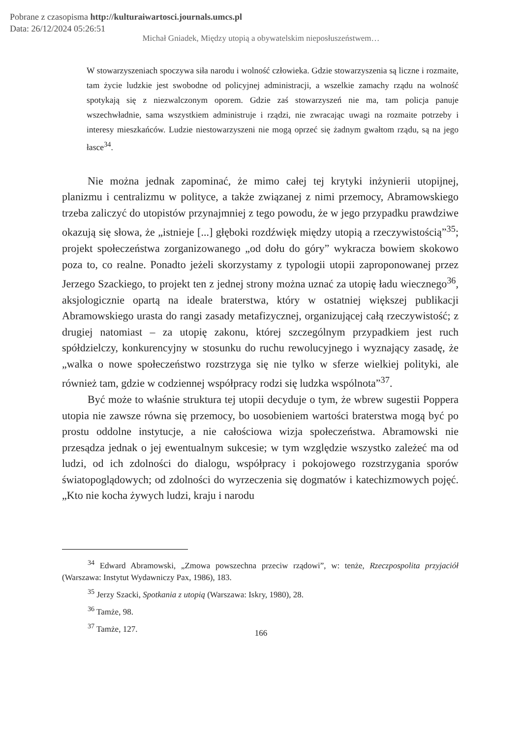Pobrane z czasopisma http://kulturaiwartosci.journals.umcs.pl
Data: 26/12/2024 05:26:51
Michał Gniadek, Między utopią a obywatelskim nieposłuszeństwem…
W stowarzyszeniach spoczywa siła narodu i wolność człowieka. Gdzie stowarzyszenia są liczne i rozmaite, tam życie ludzkie jest swobodne od policyjnej administracji, a wszelkie zamachy rządu na wolność spotykają się z niezwalczonym oporem. Gdzie zaś stowarzyszeń nie ma, tam policja panuje wszechwładnie, sama wszystkiem administruje i rządzi, nie zwracając uwagi na rozmaite potrzeby i interesy mieszkańców. Ludzie niestowarzyszeni nie mogą oprzeć się żadnym gwałtom rządu, są na jego łasce<sup>34</sup>.
Nie można jednak zapominać, że mimo całej tej krytyki inżynierii utopijnej, planizmu i centralizmu w polityce, a także związanej z nimi przemocy, Abramowskiego trzeba zaliczyć do utopistów przynajmniej z tego powodu, że w jego przypadku prawdziwe okazują się słowa, że „istnieje [...] głęboki rozdźwięk między utopią a rzeczywistością”<sup>35</sup>; projekt społeczeństwa zorganizowanego „od dołu do góry” wykracza bowiem skokowo poza to, co realne. Ponadto jeżeli skorzystamy z typologii utopii zaproponowanej przez Jerzego Szackiego, to projekt ten z jednej strony można uznać za utopię ładu wiecznego<sup>36</sup>, aksjologicznie opartą na ideale braterstwa, który w ostatniej większej publikacji Abramowskiego urasta do rangi zasady metafizycznej, organizującej całą rzeczywistość; z drugiej natomiast – za utopię zakonu, której szczególnym przypadkiem jest ruch spółdzielczy, konkurencyjny w stosunku do ruchu rewolucyjnego i wyznający zasadę, że „walka o nowe społeczeństwo rozstrzyga się nie tylko w sferze wielkiej polityki, ale również tam, gdzie w codziennej współpracy rodzi się ludzka wspólnota”<sup>37</sup>.
Być może to właśnie struktura tej utopii decyduje o tym, że wbrew sugestii Poppera utopia nie zawsze równa się przemocy, bo uosobieniem wartości braterstwa mogą być po prostu oddolne instytucje, a nie całościowa wizja społeczeństwa. Abramowski nie przesądza jednak o jej ewentualnym sukcesie; w tym względzie wszystko zależeć ma od ludzi, od ich zdolności do dialogu, współpracy i pokojowego rozstrzygania sporów światopoglądowych; od zdolności do wyrzeczenia się dogmatów i katechizmowych pojęć. „Kto nie kocha żywych ludzi, kraju i narodu
<sup>34</sup> Edward Abramowski, „Zmowa powszechna przeciw rządowi”, w: tenże, Rzeczpospolita przyjaciół (Warszawa: Instytut Wydawniczy Pax, 1986), 183.
<sup>35</sup> Jerzy Szacki, Spotkania z utopią (Warszawa: Iskry, 1980), 28.
<sup>36</sup> Tamże, 98.
<sup>37</sup> Tamże, 127.
166